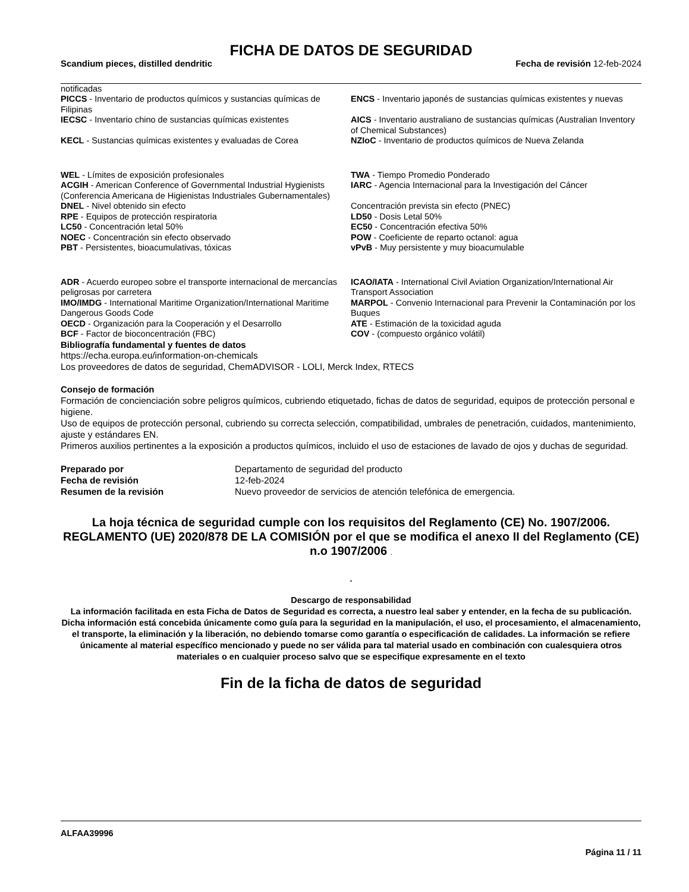FICHA DE DATOS DE SEGURIDAD
Scandium pieces, distilled dendritic
Fecha de revisión 12-feb-2024
notificadas
PICCS - Inventario de productos químicos y sustancias químicas de Filipinas
ENCS - Inventario japonés de sustancias químicas existentes y nuevas
IECSC - Inventario chino de sustancias químicas existentes
AICS - Inventario australiano de sustancias químicas (Australian Inventory of Chemical Substances)
KECL - Sustancias químicas existentes y evaluadas de Corea
NZIoC - Inventario de productos químicos de Nueva Zelanda
WEL - Límites de exposición profesionales
TWA - Tiempo Promedio Ponderado
ACGIH - American Conference of Governmental Industrial Hygienists (Conferencia Americana de Higienistas Industriales Gubernamentales)
IARC - Agencia Internacional para la Investigación del Cáncer
DNEL - Nivel obtenido sin efecto
Concentración prevista sin efecto (PNEC)
RPE - Equipos de protección respiratoria
LD50 - Dosis Letal 50%
LC50 - Concentración letal 50%
EC50 - Concentración efectiva 50%
NOEC - Concentración sin efecto observado
POW - Coeficiente de reparto octanol: agua
PBT - Persistentes, bioacumulativas, tóxicas
vPvB - Muy persistente y muy bioacumulable
ADR - Acuerdo europeo sobre el transporte internacional de mercancías peligrosas por carretera
ICAO/IATA - International Civil Aviation Organization/International Air Transport Association
IMO/IMDG - International Maritime Organization/International Maritime Dangerous Goods Code
MARPOL - Convenio Internacional para Prevenir la Contaminación por los Buques
OECD - Organización para la Cooperación y el Desarrollo
ATE - Estimación de la toxicidad aguda
BCF - Factor de bioconcentración (FBC)
COV - (compuesto orgánico volátil)
Bibliografía fundamental y fuentes de datos
https://echa.europa.eu/information-on-chemicals
Los proveedores de datos de seguridad, ChemADVISOR - LOLI, Merck Index, RTECS
Consejo de formación
Formación de concienciación sobre peligros químicos, cubriendo etiquetado, fichas de datos de seguridad, equipos de protección personal e higiene.
Uso de equipos de protección personal, cubriendo su correcta selección, compatibilidad, umbrales de penetración, cuidados, mantenimiento, ajuste y estándares EN.
Primeros auxilios pertinentes a la exposición a productos químicos, incluido el uso de estaciones de lavado de ojos y duchas de seguridad.
Preparado por
Departamento de seguridad del producto
Fecha de revisión
12-feb-2024
Resumen de la revisión
Nuevo proveedor de servicios de atención telefónica de emergencia.
La hoja técnica de seguridad cumple con los requisitos del Reglamento (CE) No. 1907/2006. REGLAMENTO (UE) 2020/878 DE LA COMISIÓN por el que se modifica el anexo II del Reglamento (CE) n.o 1907/2006 .
.
Descargo de responsabilidad
La información facilitada en esta Ficha de Datos de Seguridad es correcta, a nuestro leal saber y entender, en la fecha de su publicación. Dicha información está concebida únicamente como guía para la seguridad en la manipulación, el uso, el procesamiento, el almacenamiento, el transporte, la eliminación y la liberación, no debiendo tomarse como garantía o especificación de calidades. La información se refiere únicamente al material específico mencionado y puede no ser válida para tal material usado en combinación con cualesquiera otros materiales o en cualquier proceso salvo que se especifique expresamente en el texto
Fin de la ficha de datos de seguridad
ALFAA39996
Página 11 / 11